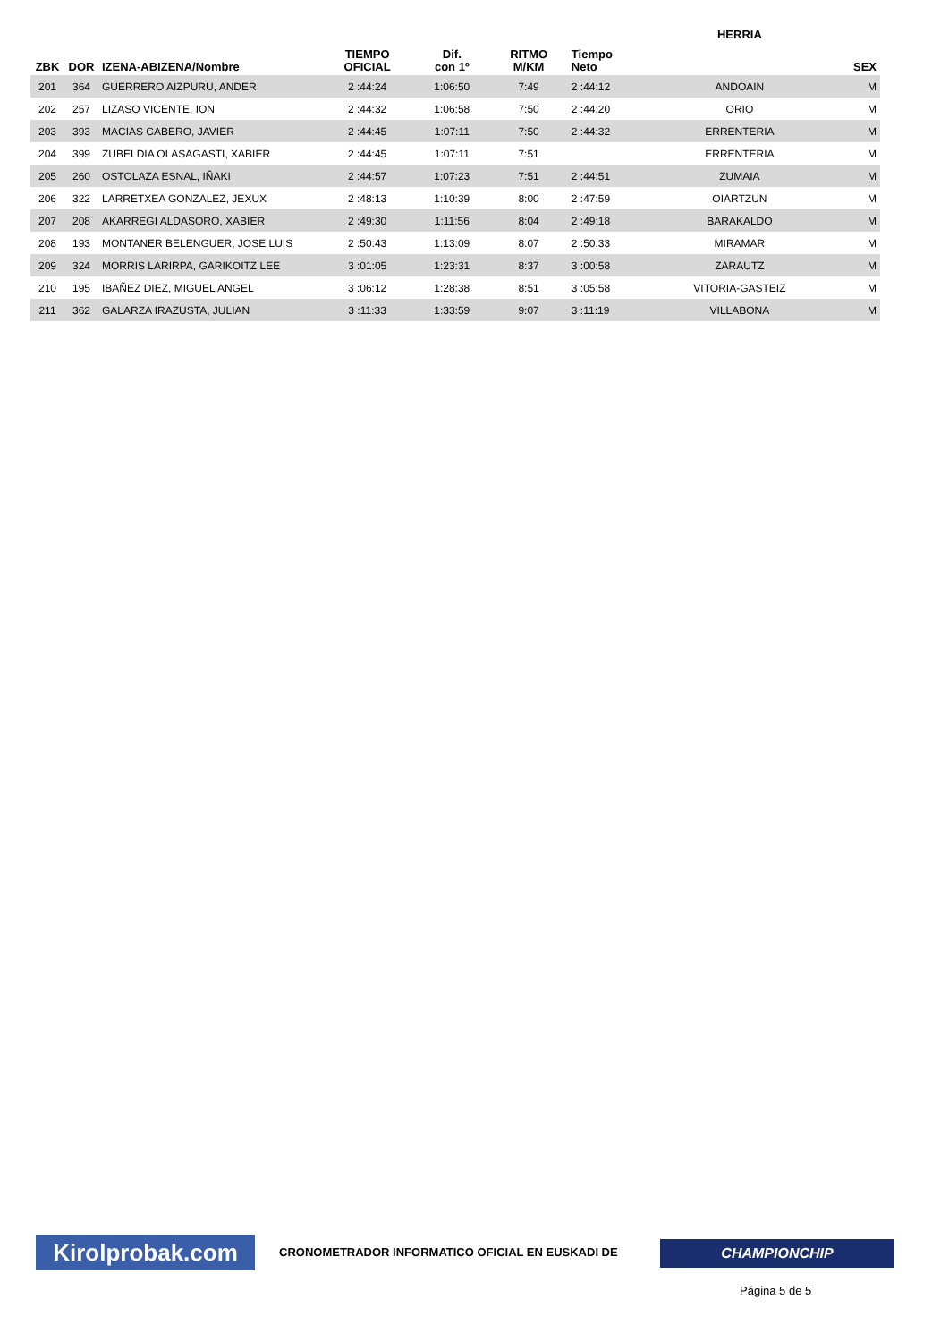| ZBK | DOR | IZENA-ABIZENA/Nombre | TIEMPO OFICIAL | Dif. con 1º | RITMO M/KM | Tiempo Neto | HERRIA | SEX |
| --- | --- | --- | --- | --- | --- | --- | --- | --- |
| 201 | 364 | GUERRERO AIZPURU, ANDER | 2 :44:24 | 1:06:50 | 7:49 | 2 :44:12 | ANDOAIN | M |
| 202 | 257 | LIZASO VICENTE, ION | 2 :44:32 | 1:06:58 | 7:50 | 2 :44:20 | ORIO | M |
| 203 | 393 | MACIAS CABERO, JAVIER | 2 :44:45 | 1:07:11 | 7:50 | 2 :44:32 | ERRENTERIA | M |
| 204 | 399 | ZUBELDIA OLASAGASTI, XABIER | 2 :44:45 | 1:07:11 | 7:51 | | ERRENTERIA | M |
| 205 | 260 | OSTOLAZA ESNAL, IÑAKI | 2 :44:57 | 1:07:23 | 7:51 | 2 :44:51 | ZUMAIA | M |
| 206 | 322 | LARRETXEA GONZALEZ, JEXUX | 2 :48:13 | 1:10:39 | 8:00 | 2 :47:59 | OIARTZUN | M |
| 207 | 208 | AKARREGI ALDASORO, XABIER | 2 :49:30 | 1:11:56 | 8:04 | 2 :49:18 | BARAKALDO | M |
| 208 | 193 | MONTANER BELENGUER, JOSE LUIS | 2 :50:43 | 1:13:09 | 8:07 | 2 :50:33 | MIRAMAR | M |
| 209 | 324 | MORRIS LARIRPA, GARIKOITZ LEE | 3 :01:05 | 1:23:31 | 8:37 | 3 :00:58 | ZARAUTZ | M |
| 210 | 195 | IBAÑEZ DIEZ, MIGUEL ANGEL | 3 :06:12 | 1:28:38 | 8:51 | 3 :05:58 | VITORIA-GASTEIZ | M |
| 211 | 362 | GALARZA IRAZUSTA, JULIAN | 3 :11:33 | 1:33:59 | 9:07 | 3 :11:19 | VILLABONA | M |
Kirolprobak.com
CRONOMETRADOR INFORMATICO OFICIAL EN EUSKADI DE
CHAMPIONCHIP
Página 5 de 5